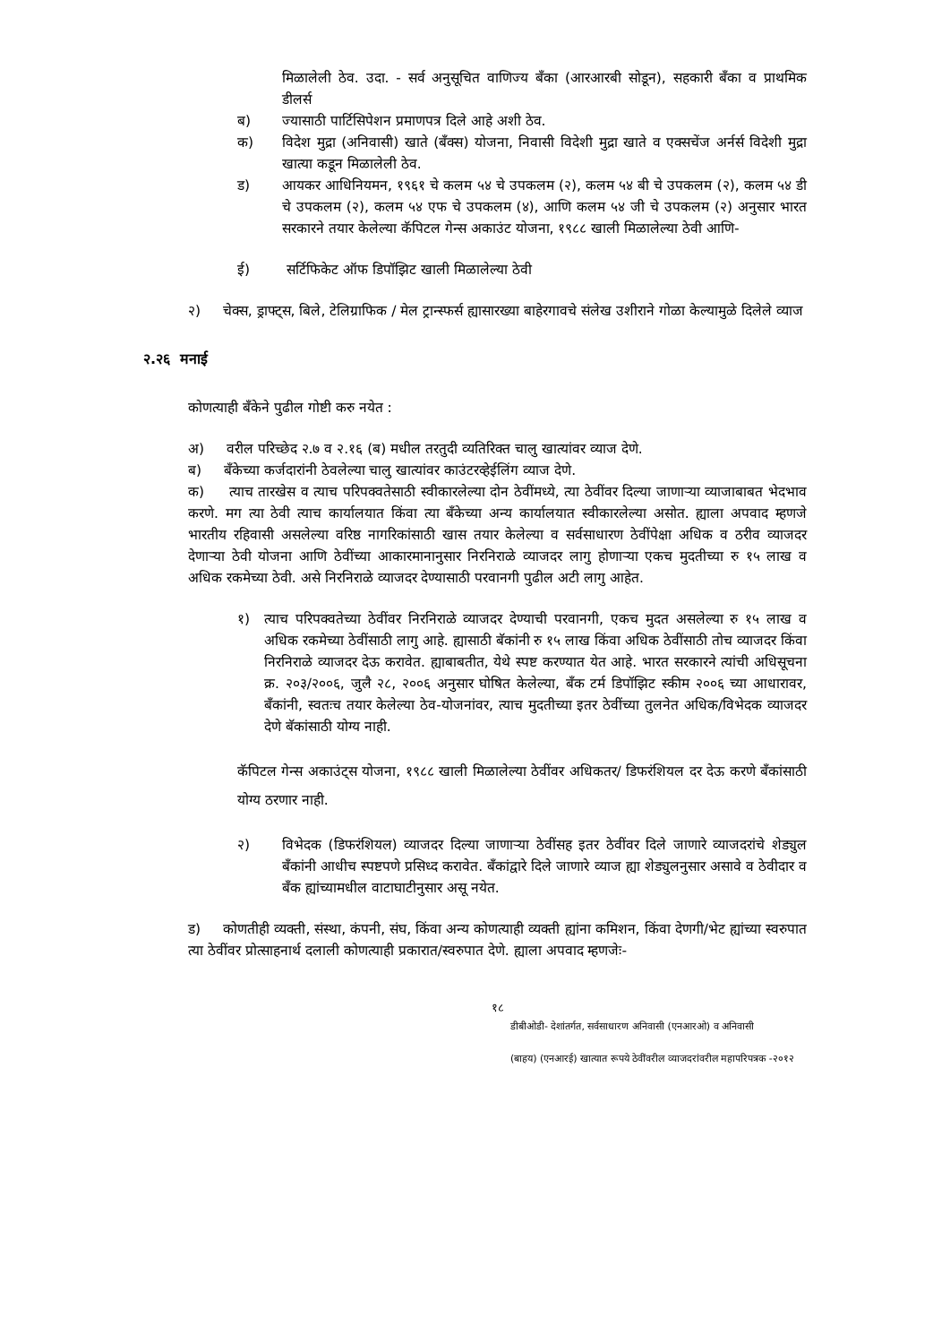मिळालेली ठेव. उदा. - सर्व अनुसूचित वाणिज्य बँका (आरआरबी सोडून), सहकारी बँका व प्राथमिक डीलर्स
ब) ज्यासाठी पार्टिसिपेशन प्रमाणपत्र दिले आहे अशी ठेव.
क) विदेश मुद्रा (अनिवासी) खाते (बँक्स) योजना, निवासी विदेशी मुद्रा खाते व एक्सचेंज अर्नर्स विदेशी मुद्रा खात्या कडून मिळालेली ठेव.
ड) आयकर आधिनियमन, १९६१ चे कलम ५४ चे उपकलम (२), कलम ५४ बी चे उपकलम (२), कलम ५४ डी चे उपकलम (२), कलम ५४ एफ चे उपकलम (४), आणि कलम ५४ जी चे उपकलम (२) अनुसार भारत सरकारने तयार केलेल्या कॅपिटल गेन्स अकाउंट योजना, १९८८ खाली मिळालेल्या ठेवी आणि-
ई) सर्टिफिकेट ऑफ डिपॉझिट खाली मिळालेल्या ठेवी
२) चेक्स, ड्राफ्ट्स, बिले, टेलिग्राफिक / मेल ट्रान्स्फर्स ह्यासारख्या बाहेरगावचे संलेख उशीराने गोळा केल्यामुळे दिलेले व्याज
२.२६ मनाई
कोणत्याही बँकेने पुढील गोष्टी करु नयेत :
अ) वरील परिच्छेद २.७ व २.१६ (ब) मधील तरतुदी व्यतिरिक्त चालु खात्यांवर व्याज देणे.
ब) बँकेच्या कर्जदारांनी ठेवलेल्या चालु खात्यांवर काउंटरव्हेईलिंग व्याज देणे.
क) त्याच तारखेस व त्याच परिपक्वतेसाठी स्वीकारलेल्या दोन ठेवींमध्ये, त्या ठेवींवर दिल्या जाणाऱ्या व्याजाबाबत भेदभाव करणे. मग त्या ठेवी त्याच कार्यालयात किंवा त्या बँकेच्या अन्य कार्यालयात स्वीकारलेल्या असोत. ह्याला अपवाद म्हणजे भारतीय रहिवासी असलेल्या वरिष्ठ नागरिकांसाठी खास तयार केलेल्या व सर्वसाधारण ठेवींपेक्षा अधिक व ठरीव व्याजदर देणाऱ्या ठेवी योजना आणि ठेवींच्या आकारमानानुसार निरनिराळे व्याजदर लागु होणाऱ्या एकच मुदतीच्या रु १५ लाख व अधिक रकमेच्या ठेवी. असे निरनिराळे व्याजदर देण्यासाठी परवानगी पुढील अटी लागु आहेत.
१) त्याच परिपक्वतेच्या ठेवींवर निरनिराळे व्याजदर देण्याची परवानगी, एकच मुदत असलेल्या रु १५ लाख व अधिक रकमेच्या ठेवींसाठी लागु आहे. ह्यासाठी बॅकांनी रु १५ लाख किंवा अधिक ठेवींसाठी तोच व्याजदर किंवा निरनिराळे व्याजदर देऊ करावेत. ह्याबाबतीत, येथे स्पष्ट करण्यात येत आहे. भारत सरकारने त्यांची अधिसूचना क्र. २०३/२००६, जुलै २८, २००६ अनुसार घोषित केलेल्या, बँक टर्म डिपॉझिट स्कीम २००६ च्या आधारावर, बँकांनी, स्वतःच तयार केलेल्या ठेव-योजनांवर, त्याच मुदतीच्या इतर ठेवींच्या तुलनेत अधिक/विभेदक व्याजदर देणे बॅकांसाठी योग्य नाही.
कॅपिटल गेन्स अकाउंट्स योजना, १९८८ खाली मिळालेल्या ठेवींवर अधिकतर/ डिफरंशियल दर देऊ करणे बँकांसाठी योग्य ठरणार नाही.
२) विभेदक (डिफरंशियल) व्याजदर दिल्या जाणाऱ्या ठेवींसह इतर ठेवींवर दिले जाणारे व्याजदरांचे शेड्युल बँकांनी आधीच स्पष्टपणे प्रसिध्द करावेत. बँकांद्वारे दिले जाणारे व्याज ह्या शेड्युलनुसार असावे व ठेवीदार व बँक ह्यांच्यामधील वाटाघाटीनुसार असू नयेत.
ड) कोणतीही व्यक्ती, संस्था, कंपनी, संघ, किंवा अन्य कोणत्याही व्यक्ती ह्यांना कमिशन, किंवा देणगी/भेट ह्यांच्या स्वरुपात त्या ठेवींवर प्रोत्साहनार्थ दलाली कोणत्याही प्रकारात/स्वरुपात देणे. ह्याला अपवाद म्हणजेः-
१८
डीबीओडी- देशांतर्गत, सर्वसाधारण अनिवासी (एनआरओ) व अनिवासी
(बाहय) (एनआरई) खात्यात रूपये ठेवींवरील व्याजदरांवरील महापरिपत्रक -२०१२